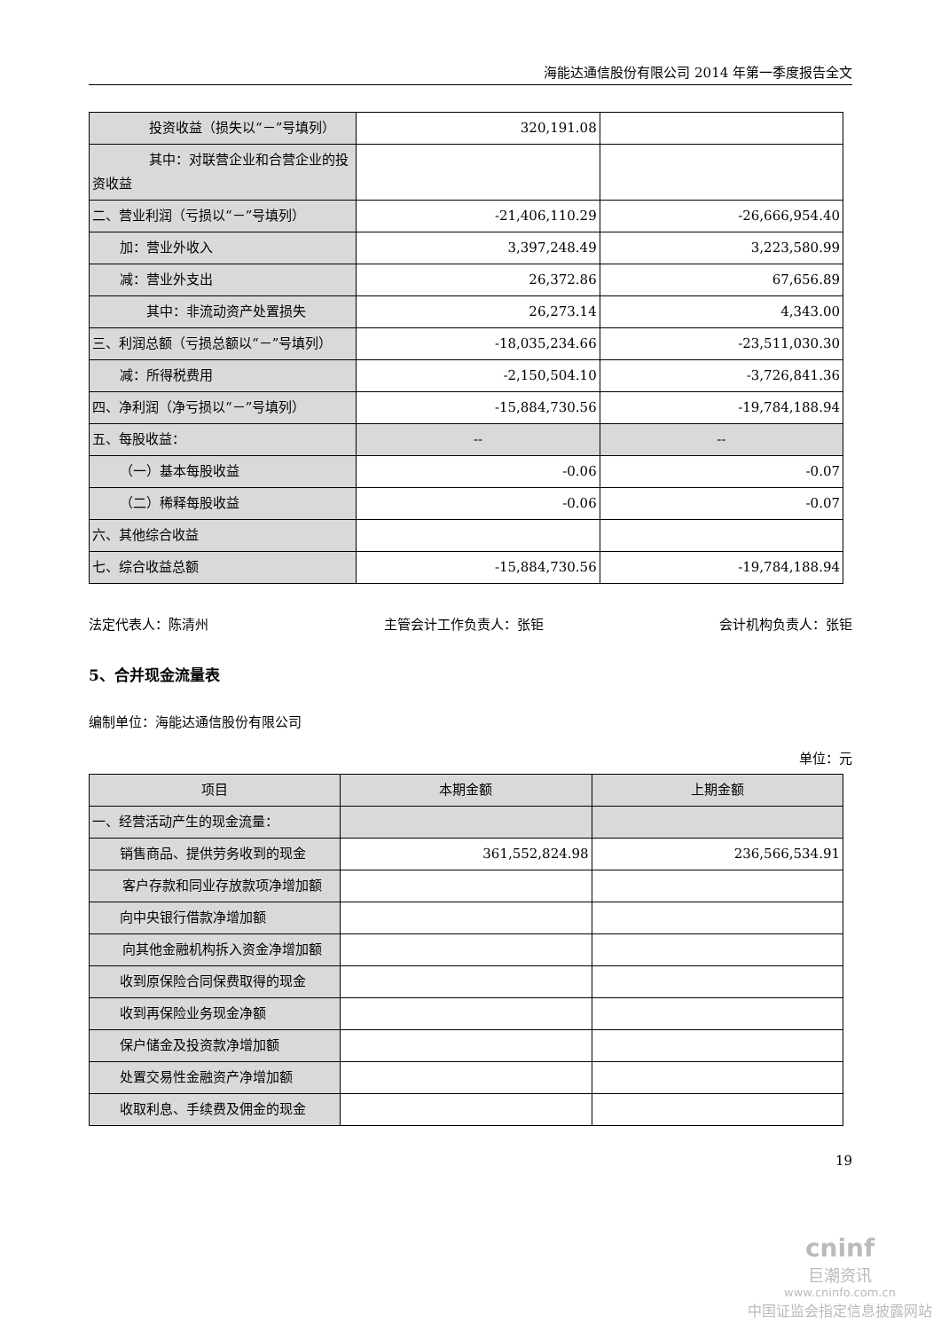海能达通信股份有限公司 2014 年第一季度报告全文
| 投资收益（损失以“－”号填列） | 320,191.08 | |
| 其中：对联营企业和合营企业的投资收益 | | |
| 二、营业利润（亏损以“－”号填列） | -21,406,110.29 | -26,666,954.40 |
| 加：营业外收入 | 3,397,248.49 | 3,223,580.99 |
| 减：营业外支出 | 26,372.86 | 67,656.89 |
| 其中：非流动资产处置损失 | 26,273.14 | 4,343.00 |
| 三、利润总额（亏损总额以“－”号填列） | -18,035,234.66 | -23,511,030.30 |
| 减：所得税费用 | -2,150,504.10 | -3,726,841.36 |
| 四、净利润（净亏损以“－”号填列） | -15,884,730.56 | -19,784,188.94 |
| 五、每股收益： | -- | -- |
| （一）基本每股收益 | -0.06 | -0.07 |
| （二）稀释每股收益 | -0.06 | -0.07 |
| 六、其他综合收益 | | |
| 七、综合收益总额 | -15,884,730.56 | -19,784,188.94 |
法定代表人：陈清州 主管会计工作负责人：张钜 会计机构负责人：张钜
5、合并现金流量表
编制单位：海能达通信股份有限公司
单位：元
| 项目 | 本期金额 | 上期金额 |
| 一、经营活动产生的现金流量： | | |
| 销售商品、提供劳务收到的现金 | 361,552,824.98 | 236,566,534.91 |
| 客户存款和同业存放款项净增加额 | | |
| 向中央银行借款净增加额 | | |
| 向其他金融机构拆入资金净增加额 | | |
| 收到原保险合同保费取得的现金 | | |
| 收到再保险业务现金净额 | | |
| 保户储金及投资款净增加额 | | |
| 处置交易性金融资产净增加额 | | |
| 收取利息、手续费及佣金的现金 | | |
19
cninf
巨潮资讯
www.cninfo.com.cn
中国证监会指定信息披露网站